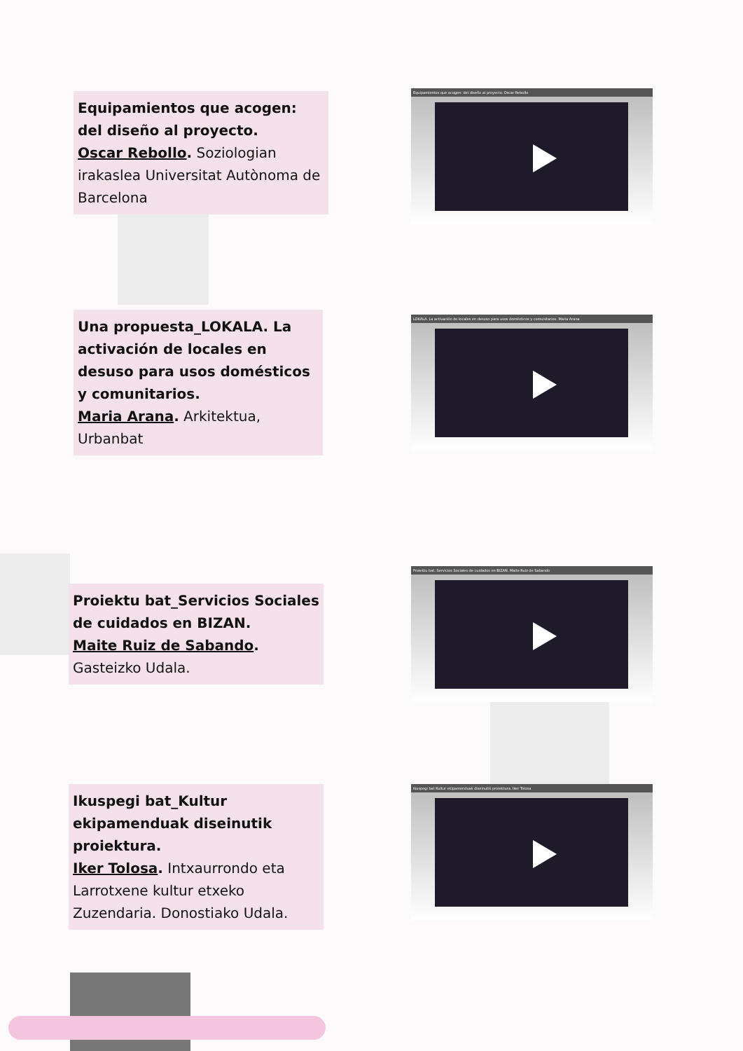Equipamientos que acogen: del diseño al proyecto.
Oscar Rebollo. Soziologian irakaslea Universitat Autònoma de Barcelona
Equipamientos que acogen: del diseño al proyecto. Oscar Rebollo
Una propuesta_LOKALA. La activación de locales en desuso para usos domésticos y comunitarios.
Maria Arana. Arkitektua, Urbanbat
LOKALA. La activación de locales en desuso para usos domésticos y comunitarios. Maria Arana
Proiektu bat_Servicios Sociales de cuidados en BIZAN.
Maite Ruiz de Sabando.
Gasteizko Udala.
Proiektu bat: Servicios Sociales de cuidados en BIZAN. Maite Ruiz de Sabando
Ikuspegi bat_Kultur ekipamenduak diseinutik proiektura.
Iker Tolosa. Intxaurrondo eta Larrotxene kultur etxeko Zuzendaria. Donostiako Udala.
Ikuspegi bat Kultur ekipamenduak diseinutik proiektura. Iker Tolosa